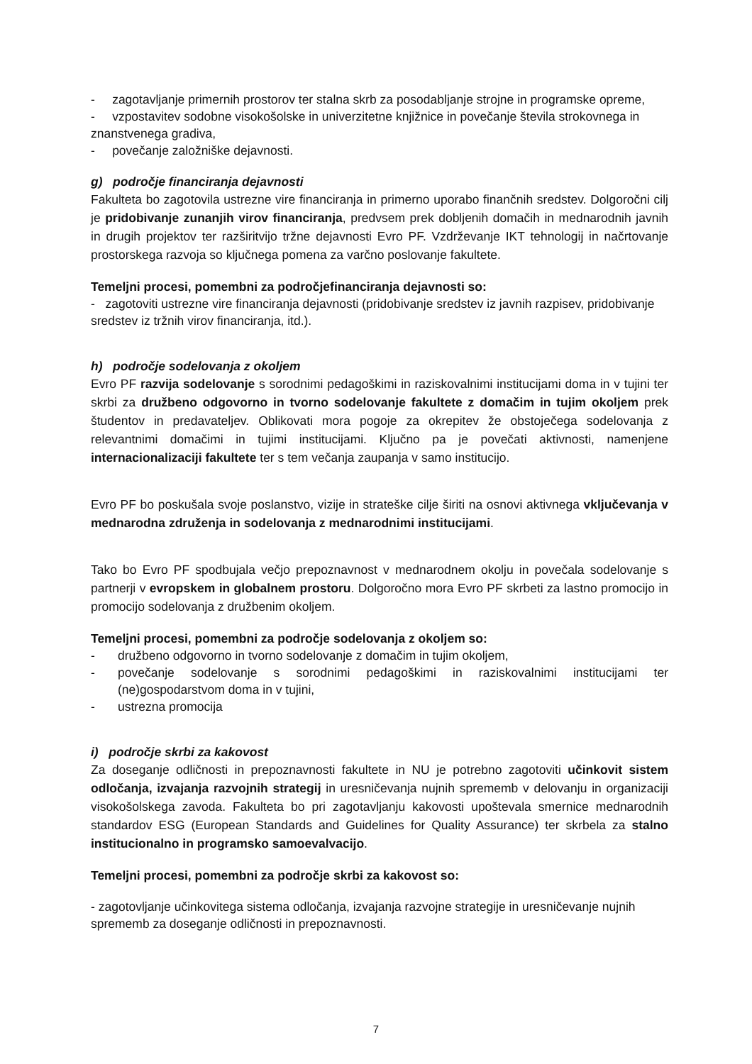- zagotavljanje primernih prostorov ter stalna skrb za posodabljanje strojne in programske opreme,
- vzpostavitev sodobne visokošolske in univerzitetne knjižnice in povečanje števila strokovnega in znanstvenega gradiva,
- povečanje založniške dejavnosti.
g) področje financiranja dejavnosti
Fakulteta bo zagotovila ustrezne vire financiranja in primerno uporabo finančnih sredstev. Dolgoročni cilj je pridobivanje zunanjih virov financiranja, predvsem prek dobljenih domačih in mednarodnih javnih in drugih projektov ter razširitvijo tržne dejavnosti Evro PF. Vzdrževanje IKT tehnologij in načrtovanje prostorskega razvoja so ključnega pomena za varčno poslovanje fakultete.
Temeljni procesi, pomembni za področjefinanciranja dejavnosti so:
- zagotoviti ustrezne vire financiranja dejavnosti (pridobivanje sredstev iz javnih razpisev, pridobivanje sredstev iz tržnih virov financiranja, itd.).
h) področje sodelovanja z okoljem
Evro PF razvija sodelovanje s sorodnimi pedagoškimi in raziskovalnimi institucijami doma in v tujini ter skrbi za družbeno odgovorno in tvorno sodelovanje fakultete z domačim in tujim okoljem prek študentov in predavateljev. Oblikovati mora pogoje za okrepitev že obstoječega sodelovanja z relevantnimi domačimi in tujimi institucijami. Ključno pa je povečati aktivnosti, namenjene internacionalizaciji fakultete ter s tem večanja zaupanja v samo institucijo.
Evro PF bo poskušala svoje poslanstvo, vizije in strateške cilje širiti na osnovi aktivnega vključevanja v mednarodna združenja in sodelovanja z mednarodnimi institucijami.
Tako bo Evro PF spodbujala večjo prepoznavnost v mednarodnem okolju in povečala sodelovanje s partnerji v evropskem in globalnem prostoru. Dolgoročno mora Evro PF skrbeti za lastno promocijo in promocijo sodelovanja z družbenim okoljem.
Temeljni procesi, pomembni za področje sodelovanja z okoljem so:
- družbeno odgovorno in tvorno sodelovanje z domačim in tujim okoljem,
- povečanje sodelovanje s sorodnimi pedagoškimi in raziskovalnimi institucijami ter (ne)gospodarstvom doma in v tujini,
- ustrezna promocija
i) področje skrbi za kakovost
Za doseganje odličnosti in prepoznavnosti fakultete in NU je potrebno zagotoviti učinkovit sistem odločanja, izvajanja razvojnih strategij in uresničevanja nujnih sprememb v delovanju in organizaciji visokošolskega zavoda. Fakulteta bo pri zagotavljanju kakovosti upoštevala smernice mednarodnih standardov ESG (European Standards and Guidelines for Quality Assurance) ter skrbela za stalno institucionalno in programsko samoevalvacijo.
Temeljni procesi, pomembni za področje skrbi za kakovost so:
- zagotovljanje učinkovitega sistema odločanja, izvajanja razvojne strategije in uresničevanje nujnih sprememb za doseganje odličnosti in prepoznavnosti.
7